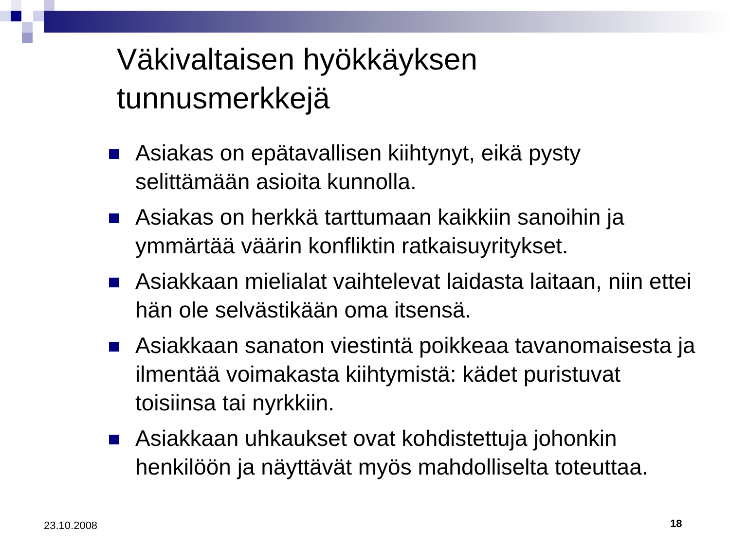Väkivaltaisen hyökkäyksen
tunnusmerkkejä
Asiakas on epätavallisen kiihtynyt, eikä pysty selittämään asioita kunnolla.
Asiakas on herkkä tarttumaan kaikkiin sanoihin ja ymmärtää väärin konfliktin ratkaisuyritykset.
Asiakkaan mielialat vaihtelevat laidasta laitaan, niin ettei hän ole selvästikään oma itsensä.
Asiakkaan sanaton viestintä poikkeaa tavanomaisesta ja ilmentää voimakasta kiihtymistä: kädet puristuvat toisiinsa tai nyrkkiin.
Asiakkaan uhkaukset ovat kohdistettuja johonkin henkilöön ja näyttävät myös mahdolliselta toteuttaa.
23.10.2008 18